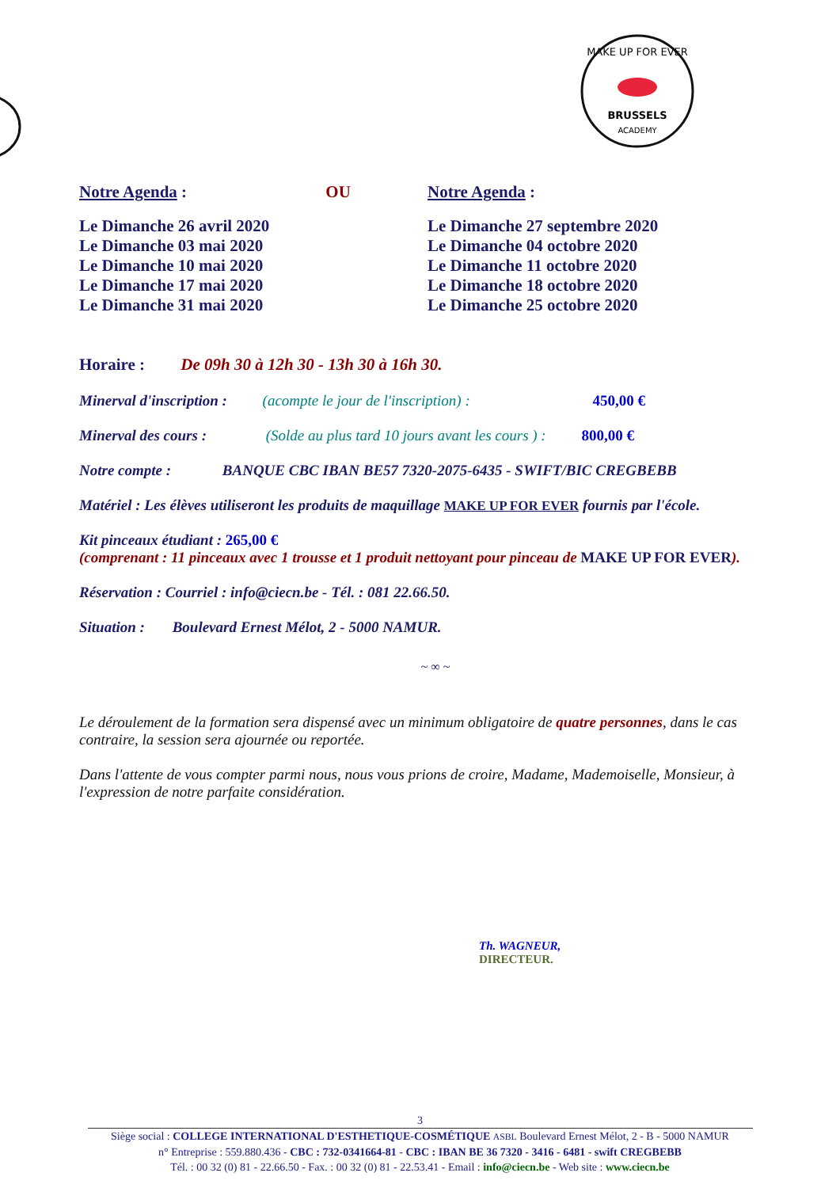MAKE UP FOR EVER
BRUSSELS
ACADEMY
Notre Agenda : OU
Le Dimanche 26 avril 2020
Le Dimanche 03 mai 2020
Le Dimanche 10 mai 2020
Le Dimanche 17 mai 2020
Le Dimanche 31 mai 2020
Notre Agenda :
Le Dimanche 27 septembre 2020
Le Dimanche 04 octobre 2020
Le Dimanche 11 octobre 2020
Le Dimanche 18 octobre 2020
Le Dimanche 25 octobre 2020
Horaire : De 09h 30 à 12h 30 - 13h 30 à 16h 30.
Minerval d'inscription : (acompte le jour de l'inscription) : 450,00 €
Minerval des cours : (Solde au plus tard 10 jours avant les cours ) : 800,00 €
Notre compte : BANQUE CBC IBAN BE57 7320-2075-6435 - SWIFT/BIC CREGBEBB
Matériel : Les élèves utiliseront les produits de maquillage MAKE UP FOR EVER fournis par l'école.
Kit pinceaux étudiant : 265,00 €
(comprenant : 11 pinceaux avec 1 trousse et 1 produit nettoyant pour pinceau de MAKE UP FOR EVER).
Réservation : Courriel : info@ciecn.be - Tél. : 081 22.66.50.
Situation : Boulevard Ernest Mélot, 2 - 5000 NAMUR.
~ ∞ ~
Le déroulement de la formation sera dispensé avec un minimum obligatoire de quatre personnes, dans le cas contraire, la session sera ajournée ou reportée.
Dans l'attente de vous compter parmi nous, nous vous prions de croire, Madame, Mademoiselle, Monsieur, à l'expression de notre parfaite considération.
Th. WAGNEUR,
DIRECTEUR.
3
Siège social : COLLEGE INTERNATIONAL D'ESTHETIQUE-COSMÉTIQUE ASBL Boulevard Ernest Mélot, 2 - B - 5000 NAMUR
n° Entreprise : 559.880.436 - CBC : 732-0341664-81 - CBC : IBAN BE 36 7320 - 3416 - 6481 - swift CREGBEBB
Tél. : 00 32 (0) 81 - 22.66.50 - Fax. : 00 32 (0) 81 - 22.53.41 - Email : info@ciecn.be - Web site : www.ciecn.be